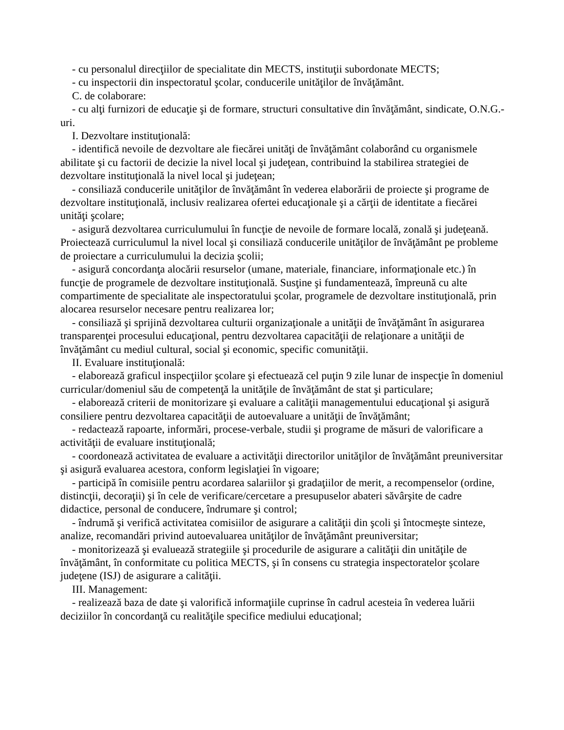- cu personalul direcţiilor de specialitate din MECTS, instituţii subordonate MECTS;
- cu inspectorii din inspectoratul şcolar, conducerile unităţilor de învăţământ.
C. de colaborare:
- cu alţi furnizori de educaţie şi de formare, structuri consultative din învăţământ, sindicate, O.N.G.-uri.
I. Dezvoltare instituţională:
- identifică nevoile de dezvoltare ale fiecărei unităţi de învăţământ colaborând cu organismele abilitate şi cu factorii de decizie la nivel local şi judeţean, contribuind la stabilirea strategiei de dezvoltare instituţională la nivel local şi judeţean;
- consiliază conducerile unităţilor de învăţământ în vederea elaborării de proiecte şi programe de dezvoltare instituţională, inclusiv realizarea ofertei educaţionale şi a cărţii de identitate a fiecărei unităţi şcolare;
- asigură dezvoltarea curriculumului în funcţie de nevoile de formare locală, zonală şi judeţeană. Proiectează curriculumul la nivel local şi consiliază conducerile unităţilor de învăţământ pe probleme de proiectare a curriculumului la decizia şcolii;
- asigură concordanţa alocării resurselor (umane, materiale, financiare, informaţionale etc.) în funcţie de programele de dezvoltare instituţională. Susţine şi fundamentează, împreună cu alte compartimente de specialitate ale inspectoratului şcolar, programele de dezvoltare instituţională, prin alocarea resurselor necesare pentru realizarea lor;
- consiliază şi sprijină dezvoltarea culturii organizaţionale a unităţii de învăţământ în asigurarea transparenţei procesului educaţional, pentru dezvoltarea capacităţii de relaţionare a unităţii de învăţământ cu mediul cultural, social şi economic, specific comunităţii.
II. Evaluare instituţională:
- elaborează graficul inspecţiilor şcolare şi efectuează cel puţin 9 zile lunar de inspecţie în domeniul curricular/domeniul său de competenţă la unităţile de învăţământ de stat şi particulare;
- elaborează criterii de monitorizare şi evaluare a calităţii managementului educaţional şi asigură consiliere pentru dezvoltarea capacităţii de autoevaluare a unităţii de învăţământ;
- redactează rapoarte, informări, procese-verbale, studii şi programe de măsuri de valorificare a activităţii de evaluare instituţională;
- coordonează activitatea de evaluare a activităţii directorilor unităţilor de învăţământ preuniversitar şi asigură evaluarea acestora, conform legislaţiei în vigoare;
- participă în comisiile pentru acordarea salariilor şi gradaţiilor de merit, a recompenselor (ordine, distincţii, decoraţii) şi în cele de verificare/cercetare a presupuselor abateri săvârşite de cadre didactice, personal de conducere, îndrumare şi control;
- îndrumă şi verifică activitatea comisiilor de asigurare a calităţii din şcoli şi întocmeşte sinteze, analize, recomandări privind autoevaluarea unităţilor de învăţământ preuniversitar;
- monitorizează şi evaluează strategiile şi procedurile de asigurare a calităţii din unităţile de învăţământ, în conformitate cu politica MECTS, şi în consens cu strategia inspectoratelor şcolare judeţene (ISJ) de asigurare a calităţii.
III. Management:
- realizează baza de date şi valorifică informaţiile cuprinse în cadrul acesteia în vederea luării deciziilor în concordanţă cu realităţile specifice mediului educaţional;